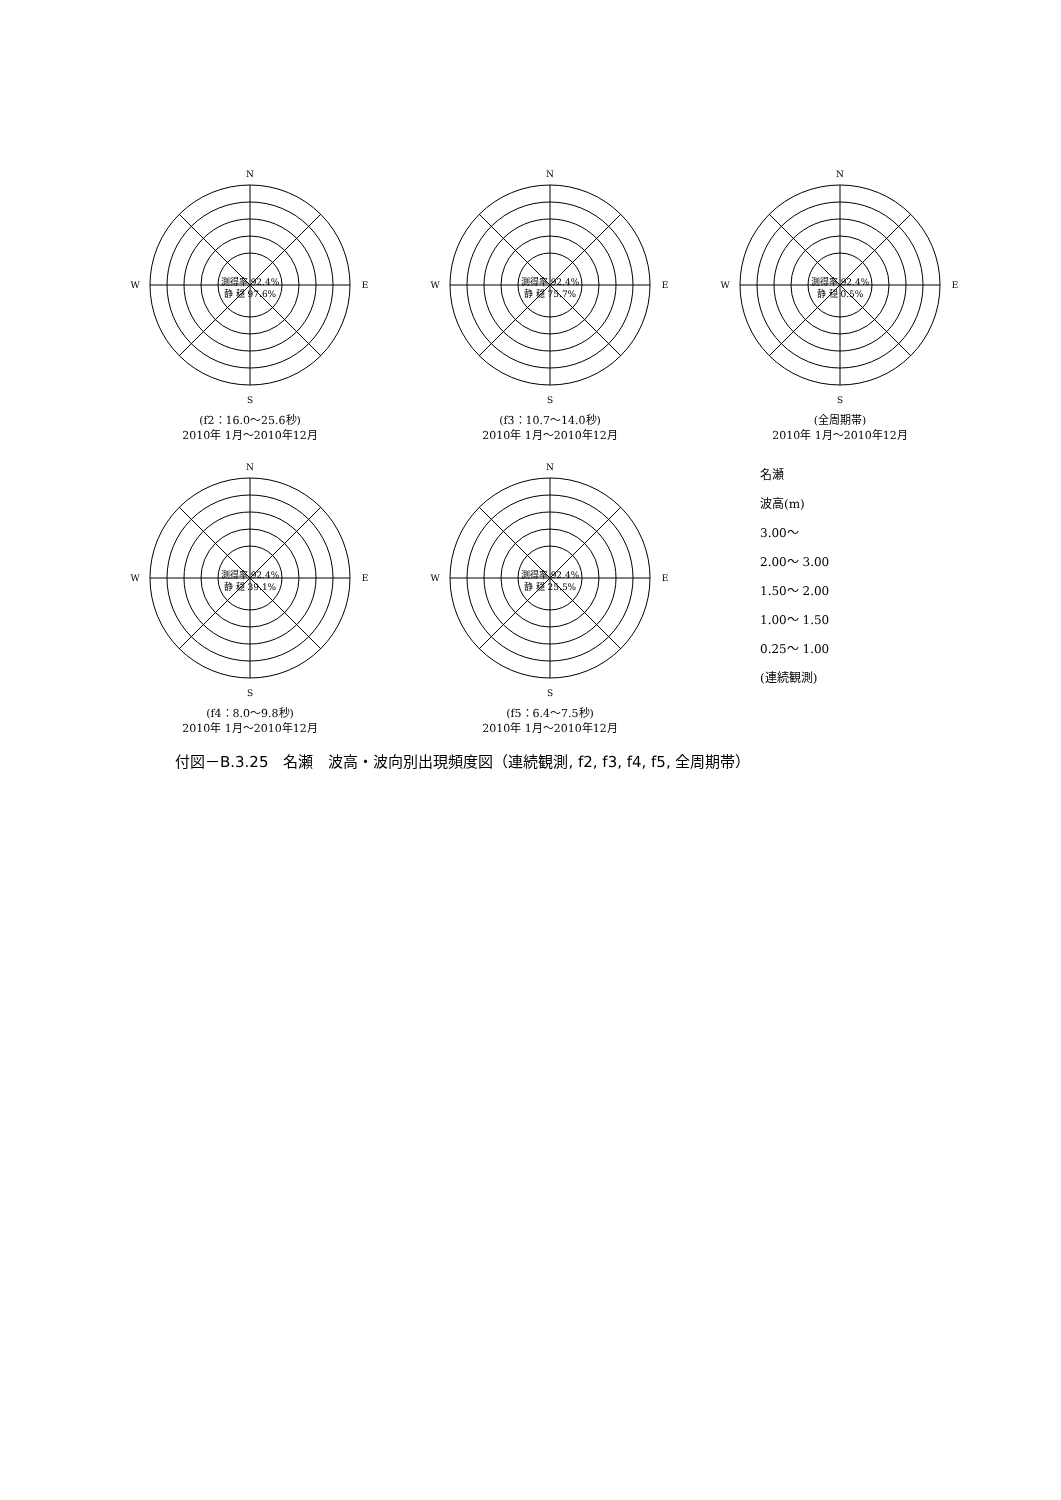N
W
E
S
測得率 92.4%
静 穏 97.6%
(f2：16.0～25.6秒)
2010年 1月～2010年12月
N
W
E
S
測得率 92.4%
静 穏 75.7%
(f3：10.7～14.0秒)
2010年 1月～2010年12月
N
W
E
S
測得率 92.4%
静 穏 0.5%
(全周期帯)
2010年 1月～2010年12月
N
W
E
S
測得率 92.4%
静 穏 39.1%
(f4：8.0～9.8秒)
2010年 1月～2010年12月
N
W
E
S
測得率 92.4%
静 穏 25.5%
(f5：6.4～7.5秒)
2010年 1月～2010年12月
名瀬
波高(m)
3.00～
2.00～ 3.00
1.50～ 2.00
1.00～ 1.50
0.25～ 1.00
(連続観測)
付図－B.3.25　名瀬　波高・波向別出現頻度図（連続観測, f2, f3, f4, f5, 全周期帯）